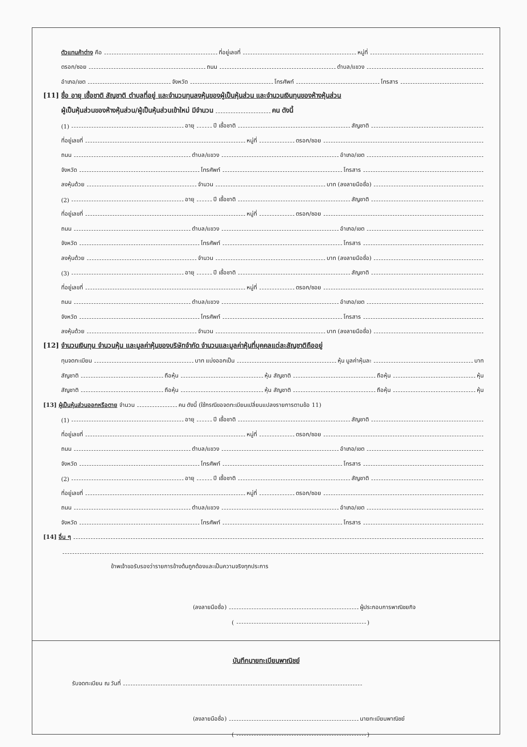ตัวแทนค้าต่าง คือ ที่อยู่เลขที่ หมู่ที่
ตรอก/ซอย ถนน ตำบล/แขวง
อำเภอ/เขต จังหวัด โทรศัพท์ โทรสาร
[11] ชื่อ อายุ เชื้อชาติ สัญชาติ ตำบลที่อยู่ และจำนวนทุนลงหุ้นของผู้เป็นหุ้นส่วน และจำนวนเงินทุนของห้างหุ้นส่วน
ผู้เป็นหุ้นส่วนของห้างหุ้นส่วน/ผู้เป็นหุ้นส่วนเข้าใหม่ มีจำนวน คน ดังนี้
(1) อายุ ปี เชื้อชาติ สัญชาติ
ที่อยู่เลขที่ หมู่ที่ ตรอก/ซอย
ถนน ตำบล/แขวง อำเภอ/เขต
จังหวัด โทรศัพท์ โทรสาร
ลงหุ้นด้วย จำนวน บาท (ลงลายมือชื่อ)
(2) อายุ ปี เชื้อชาติ สัญชาติ
ที่อยู่เลขที่ หมู่ที่ ตรอก/ซอย
ถนน ตำบล/แขวง อำเภอ/เขต
จังหวัด โทรศัพท์ โทรสาร
ลงหุ้นด้วย จำนวน บาท (ลงลายมือชื่อ)
(3) อายุ ปี เชื้อชาติ สัญชาติ
ที่อยู่เลขที่ หมู่ที่ ตรอก/ซอย
ถนน ตำบล/แขวง อำเภอ/เขต
จังหวัด โทรศัพท์ โทรสาร
ลงหุ้นด้วย จำนวน บาท (ลงลายมือชื่อ)
[12] จำนวนเงินทุน จำนวนหุ้น และมูลค่าหุ้นของบริษัทจำกัด จำนวนและมูลค่าหุ้นที่บุคคลแต่ละสัญชาติถืออยู่
ทุนจดทะเบียน บาท แบ่งออกเป็น หุ้น มูลค่าหุ้นละ บาท
สัญชาติ ถือหุ้น หุ้น สัญชาติ ถือหุ้น หุ้น
สัญชาติ ถือหุ้น หุ้น สัญชาติ ถือหุ้น หุ้น
[13] ผู้เป็นหุ้นส่วนออกหรือตาย จำนวน คน ดังนี้ (ใช้กรณีขอจดทะเบียนเปลี่ยนแปลงรายการตามข้อ 11)
(1) อายุ ปี เชื้อชาติ สัญชาติ
ที่อยู่เลขที่ หมู่ที่ ตรอก/ซอย
ถนน ตำบล/แขวง อำเภอ/เขต
จังหวัด โทรศัพท์ โทรสาร
(2) อายุ ปี เชื้อชาติ สัญชาติ
ที่อยู่เลขที่ หมู่ที่ ตรอก/ซอย
ถนน ตำบล/แขวง อำเภอ/เขต
จังหวัด โทรศัพท์ โทรสาร
[14] อื่น ๆ
ข้าพเจ้าขอรับรองว่ารายการข้างต้นถูกต้องและเป็นความจริงทุกประการ
(ลงลายมือชื่อ) ผู้ประกอบการพาณิชยกิจ
( )
บันทึกนายทะเบียนพาณิชย์
รับจดทะเบียน ณ วันที่
(ลงลายมือชื่อ) นายทะเบียนพาณิชย์
( )